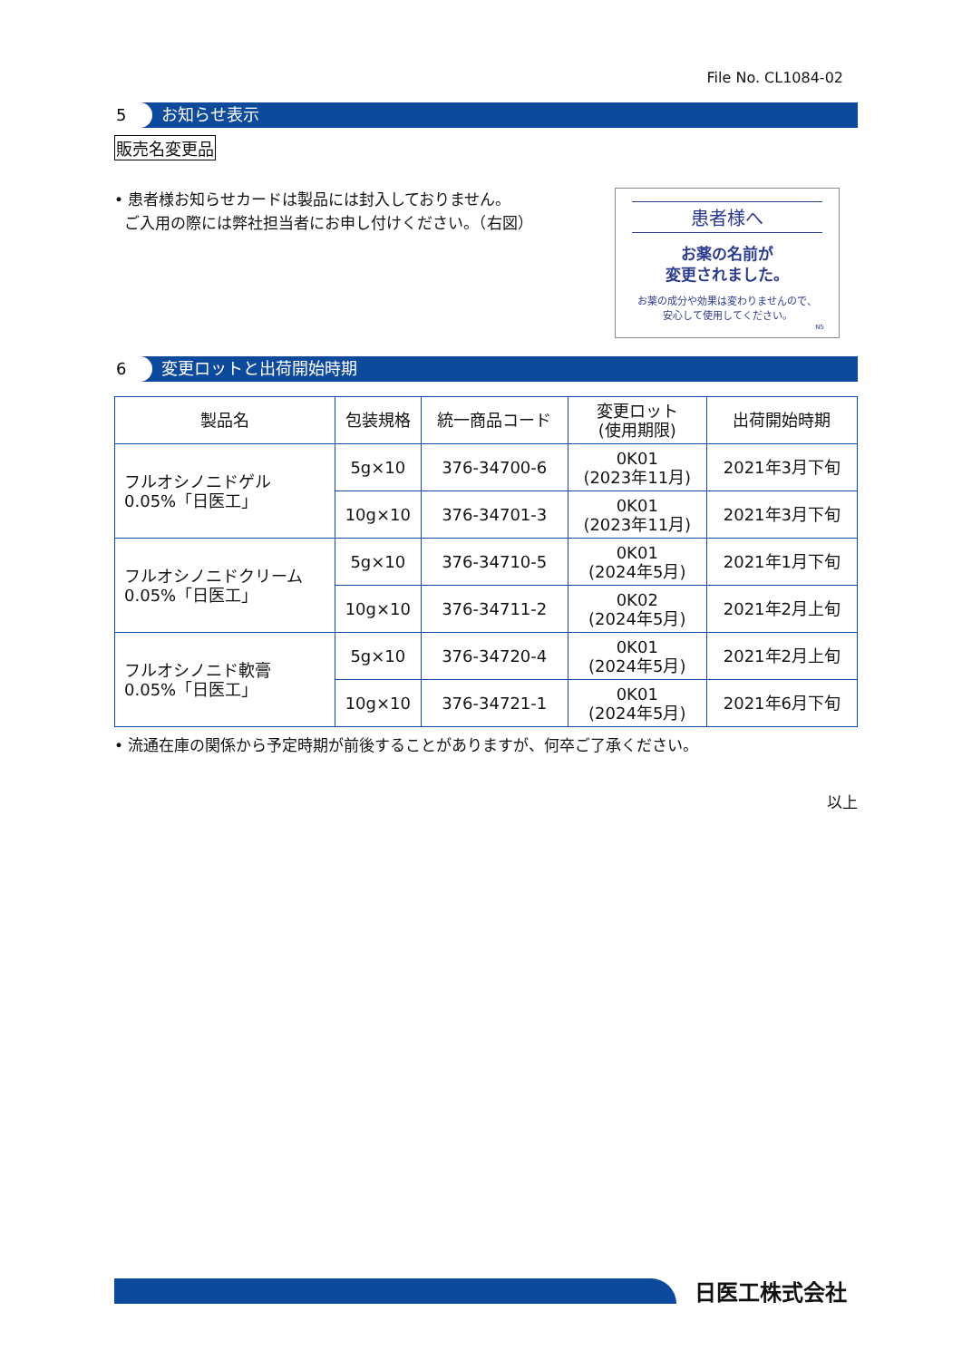File No. CL1084-02
5 お知らせ表示
販売名変更品
• 患者様お知らせカードは製品には封入しておりません。
ご入用の際には弊社担当者にお申し付けください。（右図）
患者様へ
お薬の名前が
変更されました。
お薬の成分や効果は変わりませんので、
安心して使用してください。
N5
6 変更ロットと出荷開始時期
| 製品名 | 包装規格 | 統一商品コード | 変更ロット (使用期限) | 出荷開始時期 |
| --- | --- | --- | --- | --- |
| フルオシノニドゲル 0.05%「日医工」 | 5g×10 | 376-34700-6 | 0K01 (2023年11月) | 2021年3月下旬 |
| | 10g×10 | 376-34701-3 | 0K01 (2023年11月) | 2021年3月下旬 |
| フルオシノニドクリーム 0.05%「日医工」 | 5g×10 | 376-34710-5 | 0K01 (2024年5月) | 2021年1月下旬 |
| | 10g×10 | 376-34711-2 | 0K02 (2024年5月) | 2021年2月上旬 |
| フルオシノニド軟膏 0.05%「日医工」 | 5g×10 | 376-34720-4 | 0K01 (2024年5月) | 2021年2月上旬 |
| | 10g×10 | 376-34721-1 | 0K01 (2024年5月) | 2021年6月下旬 |
• 流通在庫の関係から予定時期が前後することがありますが、何卒ご了承ください。
以上
日医工株式会社